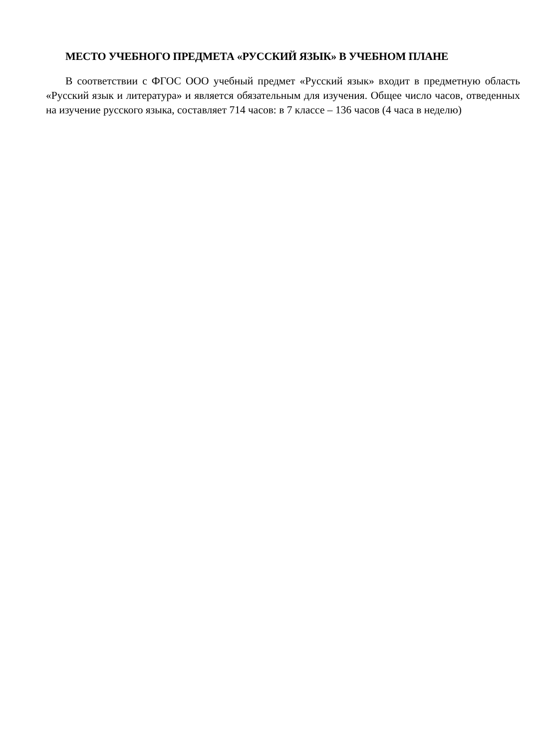МЕСТО УЧЕБНОГО ПРЕДМЕТА «РУССКИЙ ЯЗЫК» В УЧЕБНОМ ПЛАНЕ
В соответствии с ФГОС ООО учебный предмет «Русский язык» входит в предметную область «Русский язык и литература» и является обязательным для изучения. Общее число часов, отведенных на изучение русского языка, составляет 714 часов: в 7 классе – 136 часов (4 часа в неделю)